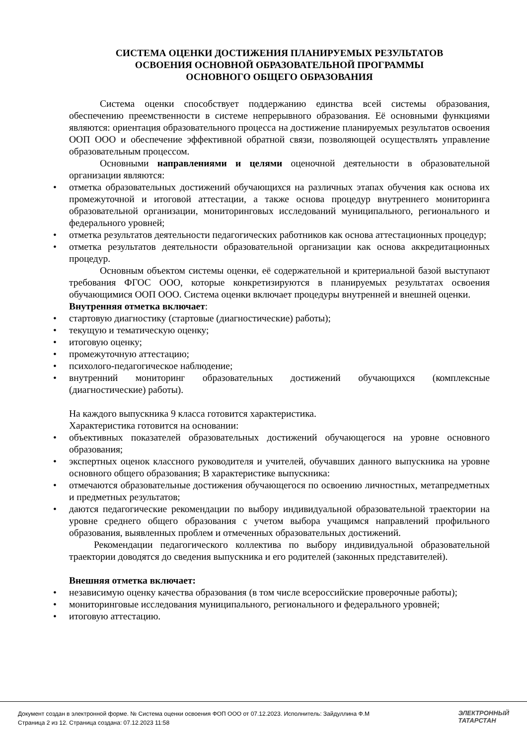СИСТЕМА ОЦЕНКИ ДОСТИЖЕНИЯ ПЛАНИРУЕМЫХ РЕЗУЛЬТАТОВ
ОСВОЕНИЯ ОСНОВНОЙ ОБРАЗОВАТЕЛЬНОЙ ПРОГРАММЫ
ОСНОВНОГО ОБЩЕГО ОБРАЗОВАНИЯ
Система оценки способствует поддержанию единства всей системы образования, обеспечению преемственности в системе непрерывного образования. Её основными функциями являются: ориентация образовательного процесса на достижение планируемых результатов освоения ООП ООО и обеспечение эффективной обратной связи, позволяющей осуществлять управление образовательным процессом.
Основными направлениями и целями оценочной деятельности в образовательной организации являются:
• отметка образовательных достижений обучающихся на различных этапах обучения как основа их промежуточной и итоговой аттестации, а также основа процедур внутреннего мониторинга образовательной организации, мониторинговых исследований муниципального, регионального и федерального уровней;
• отметка результатов деятельности педагогических работников как основа аттестационных процедур;
• отметка результатов деятельности образовательной организации как основа аккредитационных процедур.
Основным объектом системы оценки, её содержательной и критериальной базой выступают требования ФГОС ООО, которые конкретизируются в планируемых результатах освоения обучающимися ООП ООО. Система оценки включает процедуры внутренней и внешней оценки.
Внутренняя отметка включает:
• стартовую диагностику (стартовые (диагностические) работы);
• текущую и тематическую оценку;
• итоговую оценку;
• промежуточную аттестацию;
• психолого-педагогическое наблюдение;
• внутренний мониторинг образовательных достижений обучающихся (комплексные (диагностические) работы).
На каждого выпускника 9 класса готовится характеристика.
Характеристика готовится на основании:
• объективных показателей образовательных достижений обучающегося на уровне основного образования;
• экспертных оценок классного руководителя и учителей, обучавших данного выпускника на уровне основного общего образования; В характеристике выпускника:
• отмечаются образовательные достижения обучающегося по освоению личностных, метапредметных и предметных результатов;
• даются педагогические рекомендации по выбору индивидуальной образовательной траектории на уровне среднего общего образования с учетом выбора учащимся направлений профильного образования, выявленных проблем и отмеченных образовательных достижений.
Рекомендации педагогического коллектива по выбору индивидуальной образовательной траектории доводятся до сведения выпускника и его родителей (законных представителей).
Внешняя отметка включает:
• независимую оценку качества образования (в том числе всероссийские проверочные работы);
• мониторинговые исследования муниципального, регионального и федерального уровней;
• итоговую аттестацию.
Документ создан в электронной форме. № Система оценки освоения ФОП ООО от 07.12.2023. Исполнитель: Зайдуллина Ф.М
Страница 2 из 12. Страница создана: 07.12.2023 11:58
ЭЛЕКТРОННЫЙ
ТАТАРСТАН